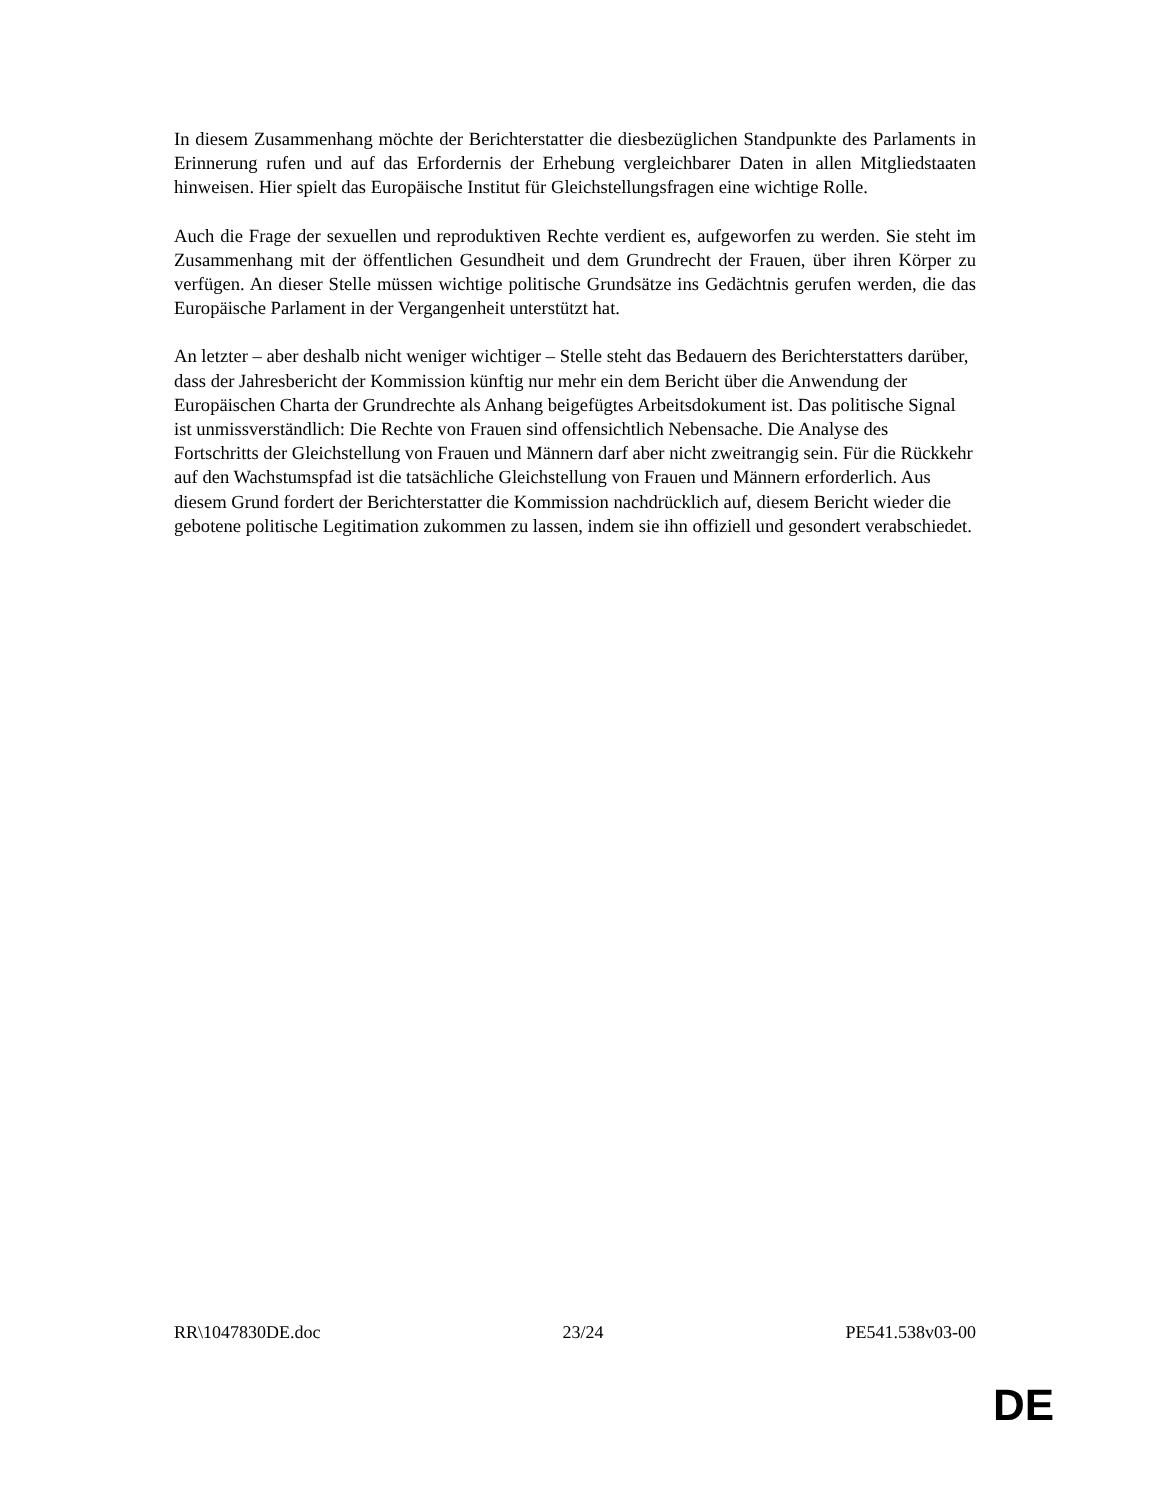In diesem Zusammenhang möchte der Berichterstatter die diesbezüglichen Standpunkte des Parlaments in Erinnerung rufen und auf das Erfordernis der Erhebung vergleichbarer Daten in allen Mitgliedstaaten hinweisen. Hier spielt das Europäische Institut für Gleichstellungsfragen eine wichtige Rolle.
Auch die Frage der sexuellen und reproduktiven Rechte verdient es, aufgeworfen zu werden. Sie steht im Zusammenhang mit der öffentlichen Gesundheit und dem Grundrecht der Frauen, über ihren Körper zu verfügen. An dieser Stelle müssen wichtige politische Grundsätze ins Gedächtnis gerufen werden, die das Europäische Parlament in der Vergangenheit unterstützt hat.
An letzter – aber deshalb nicht weniger wichtiger – Stelle steht das Bedauern des Berichterstatters darüber, dass der Jahresbericht der Kommission künftig nur mehr ein dem Bericht über die Anwendung der Europäischen Charta der Grundrechte als Anhang beigefügtes Arbeitsdokument ist. Das politische Signal ist unmissverständlich: Die Rechte von Frauen sind offensichtlich Nebensache. Die Analyse des Fortschritts der Gleichstellung von Frauen und Männern darf aber nicht zweitrangig sein. Für die Rückkehr auf den Wachstumspfad ist die tatsächliche Gleichstellung von Frauen und Männern erforderlich. Aus diesem Grund fordert der Berichterstatter die Kommission nachdrücklich auf, diesem Bericht wieder die gebotene politische Legitimation zukommen zu lassen, indem sie ihn offiziell und gesondert verabschiedet.
RR\1047830DE.doc 23/24 PE541.538v03-00
DE